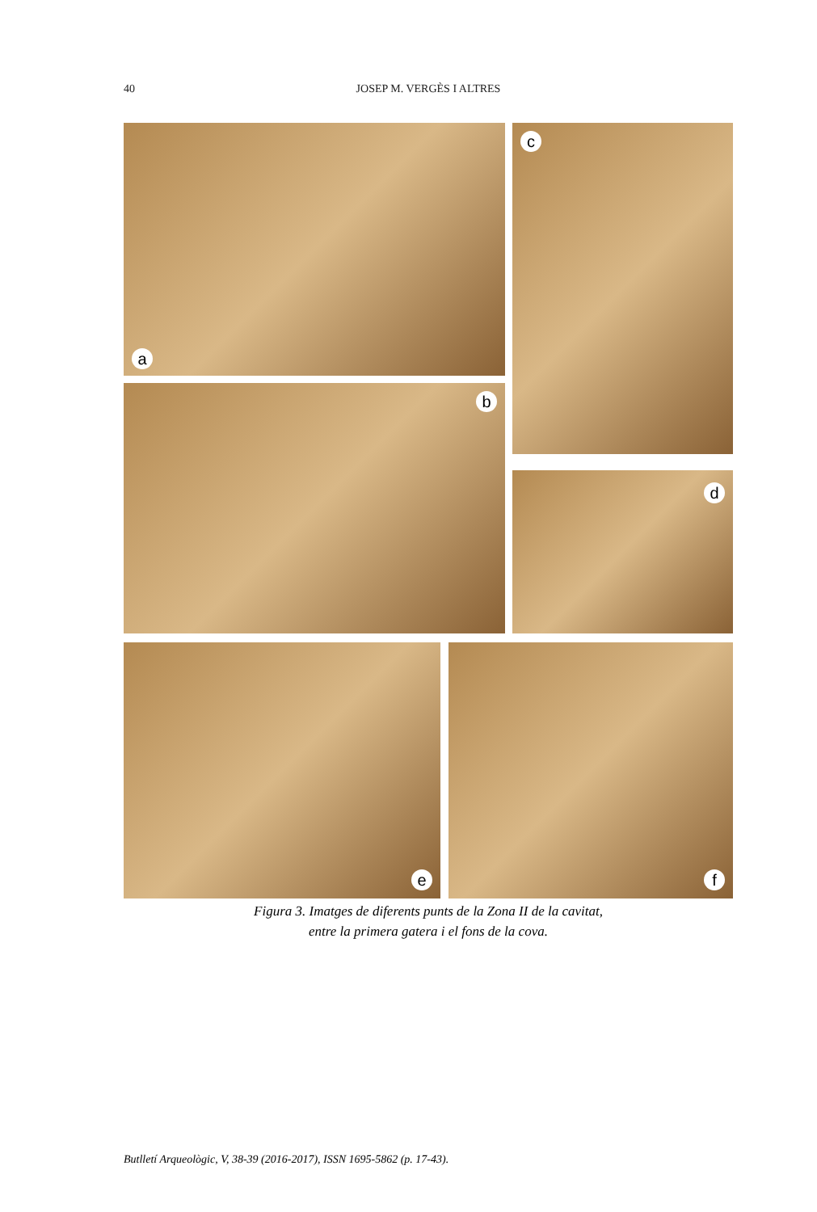40
JOSEP M. VERGÈS I ALTRES
a c
b
d
e f
Figura 3. Imatges de diferents punts de la Zona II de la cavitat,
entre la primera gatera i el fons de la cova.
Butlletí Arqueològic, V, 38-39 (2016-2017), ISSN 1695-5862 (p. 17-43).